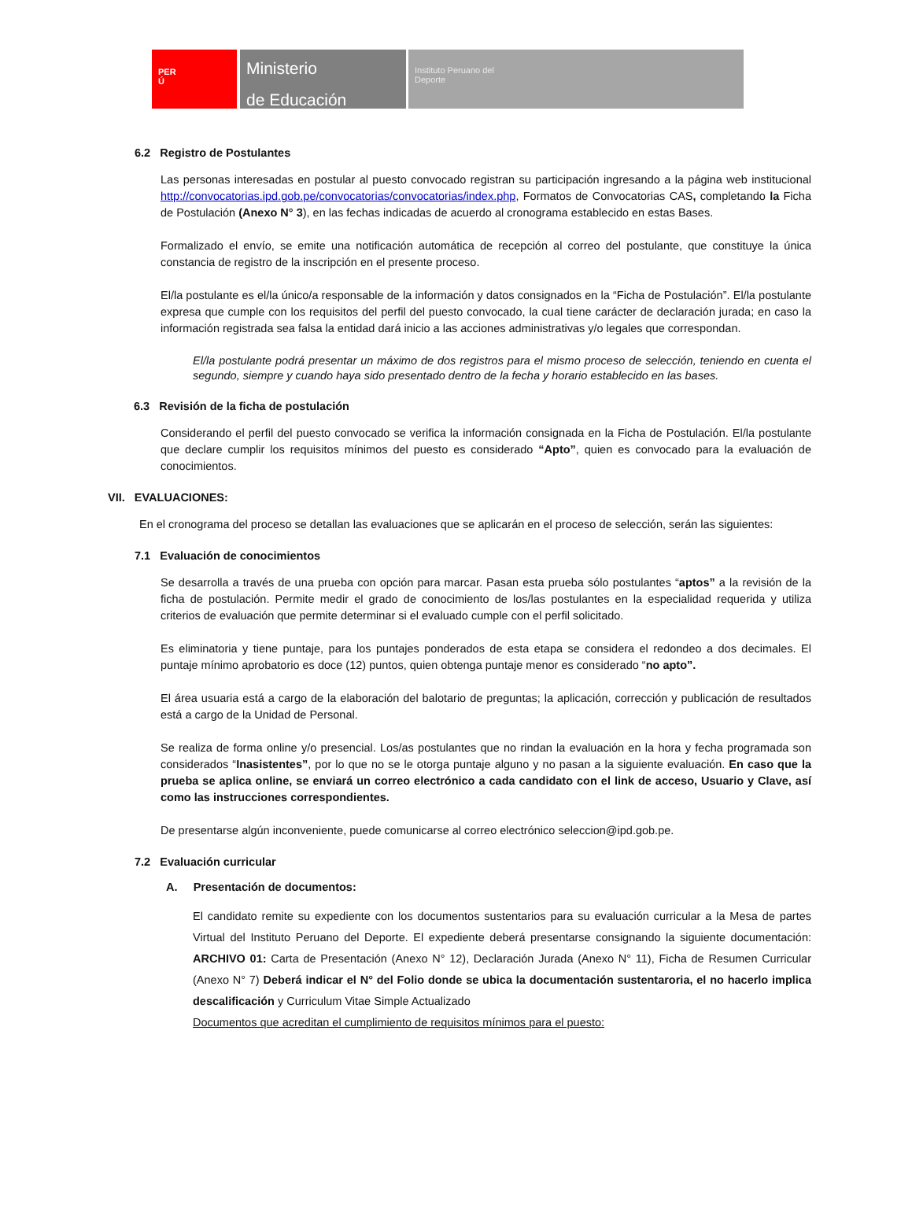PER
Ú
Ministerio
de Educación
Instituto Peruano del
Deporte
6.2 Registro de Postulantes
Las personas interesadas en postular al puesto convocado registran su participación ingresando a la página web institucional http://convocatorias.ipd.gob.pe/convocatorias/convocatorias/index.php, Formatos de Convocatorias CAS, completando la Ficha de Postulación (Anexo N° 3), en las fechas indicadas de acuerdo al cronograma establecido en estas Bases.
Formalizado el envío, se emite una notificación automática de recepción al correo del postulante, que constituye la única constancia de registro de la inscripción en el presente proceso.
El/la postulante es el/la único/a responsable de la información y datos consignados en la “Ficha de Postulación”. El/la postulante expresa que cumple con los requisitos del perfil del puesto convocado, la cual tiene carácter de declaración jurada; en caso la información registrada sea falsa la entidad dará inicio a las acciones administrativas y/o legales que correspondan.
El/la postulante podrá presentar un máximo de dos registros para el mismo proceso de selección, teniendo en cuenta el segundo, siempre y cuando haya sido presentado dentro de la fecha y horario establecido en las bases.
6.3 Revisión de la ficha de postulación
Considerando el perfil del puesto convocado se verifica la información consignada en la Ficha de Postulación. El/la postulante que declare cumplir los requisitos mínimos del puesto es considerado “Apto”, quien es convocado para la evaluación de conocimientos.
VII. EVALUACIONES:
En el cronograma del proceso se detallan las evaluaciones que se aplicarán en el proceso de selección, serán las siguientes:
7.1 Evaluación de conocimientos
Se desarrolla a través de una prueba con opción para marcar. Pasan esta prueba sólo postulantes “aptos” a la revisión de la ficha de postulación. Permite medir el grado de conocimiento de los/las postulantes en la especialidad requerida y utiliza criterios de evaluación que permite determinar si el evaluado cumple con el perfil solicitado.
Es eliminatoria y tiene puntaje, para los puntajes ponderados de esta etapa se considera el redondeo a dos decimales. El puntaje mínimo aprobatorio es doce (12) puntos, quien obtenga puntaje menor es considerado “no apto”.
El área usuaria está a cargo de la elaboración del balotario de preguntas; la aplicación, corrección y publicación de resultados está a cargo de la Unidad de Personal.
Se realiza de forma online y/o presencial. Los/as postulantes que no rindan la evaluación en la hora y fecha programada son considerados “Inasistentes”, por lo que no se le otorga puntaje alguno y no pasan a la siguiente evaluación. En caso que la prueba se aplica online, se enviará un correo electrónico a cada candidato con el link de acceso, Usuario y Clave, así como las instrucciones correspondientes.
De presentarse algún inconveniente, puede comunicarse al correo electrónico seleccion@ipd.gob.pe.
7.2 Evaluación curricular
A. Presentación de documentos:
El candidato remite su expediente con los documentos sustentarios para su evaluación curricular a la Mesa de partes Virtual del Instituto Peruano del Deporte. El expediente deberá presentarse consignando la siguiente documentación: ARCHIVO 01: Carta de Presentación (Anexo N° 12), Declaración Jurada (Anexo N° 11), Ficha de Resumen Curricular (Anexo N° 7) Deberá indicar el N° del Folio donde se ubica la documentación sustentaroria, el no hacerlo implica descalificación y Curriculum Vitae Simple Actualizado
Documentos que acreditan el cumplimiento de requisitos mínimos para el puesto: